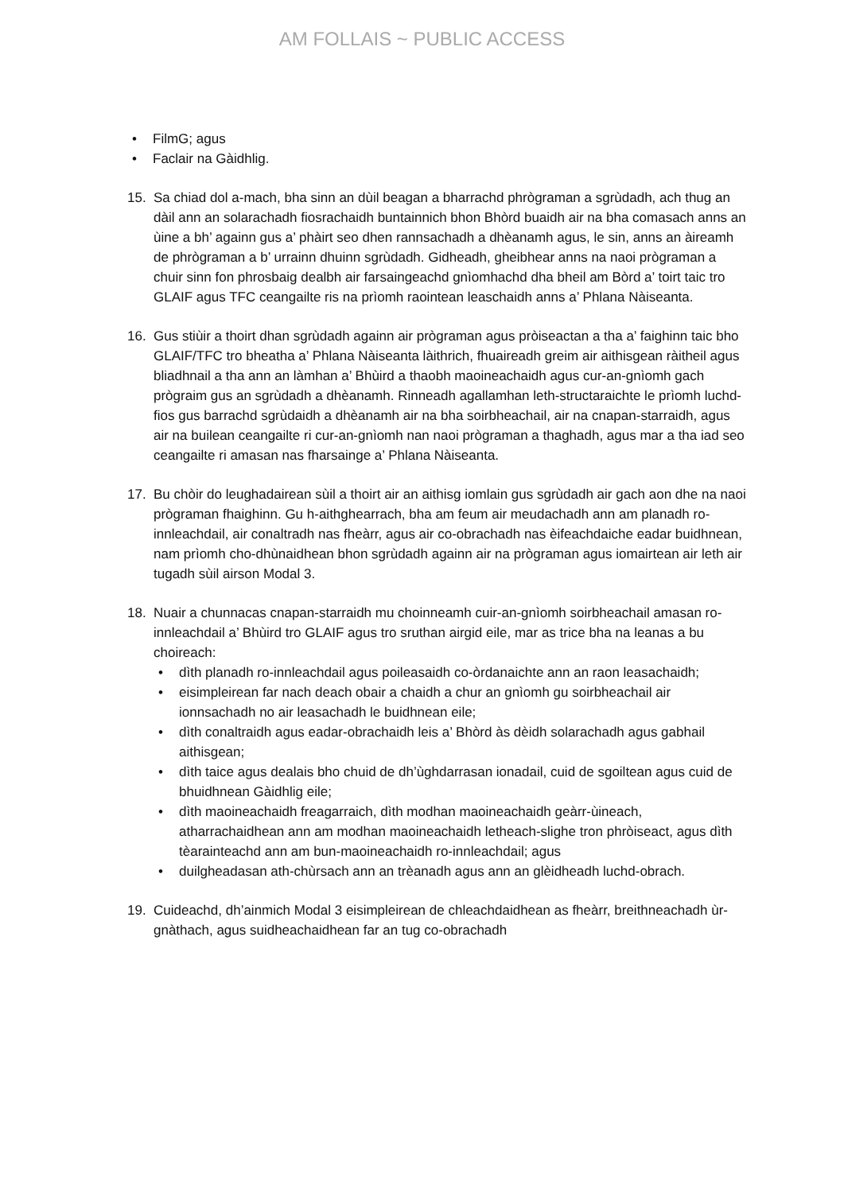AM FOLLAIS ~ PUBLIC ACCESS
• FilmG; agus
• Faclair na Gàidhlig.
15. Sa chiad dol a-mach, bha sinn an dùil beagan a bharrachd phrògraman a sgrùdadh, ach thug an dàil ann an solarachadh fiosrachaidh buntainnich bhon Bhòrd buaidh air na bha comasach anns an ùine a bh’ againn gus a’ phàirt seo dhen rannsachadh a dhèanamh agus, le sin, anns an àireamh de phrògraman a b’ urrainn dhuinn sgrùdadh. Gidheadh, gheibhear anns na naoi prògraman a chuir sinn fon phrosbaig dealbh air farsaingeachd gnìomhachd dha bheil am Bòrd a’ toirt taic tro GLAIF agus TFC ceangailte ris na prìomh raointean leaschaidh anns a’ Phlana Nàiseanta.
16. Gus stiùir a thoirt dhan sgrùdadh againn air prògraman agus pròiseactan a tha a’ faighinn taic bho GLAIF/TFC tro bheatha a’ Phlana Nàiseanta làithrich, fhuaireadh greim air aithisgean ràitheil agus bliadhnail a tha ann an làmhan a’ Bhùird a thaobh maoineachaidh agus cur-an-gnìomh gach prògraim gus an sgrùdadh a dhèanamh. Rinneadh agallamhan leth-structaraichte le prìomh luchd-fios gus barrachd sgrùdaidh a dhèanamh air na bha soirbheachail, air na cnapan-starraidh, agus air na builean ceangailte ri cur-an-gnìomh nan naoi prògraman a thaghadh, agus mar a tha iad seo ceangailte ri amasan nas fharsainge a’ Phlana Nàiseanta.
17. Bu chòir do leughadairean sùil a thoirt air an aithisg iomlain gus sgrùdadh air gach aon dhe na naoi prògraman fhaighinn. Gu h-aithghearrach, bha am feum air meudachadh ann am planadh ro-innleachdail, air conaltradh nas fheàrr, agus air co-obrachadh nas èifeachdaiche eadar buidhnean, nam prìomh cho-dhùnaidhean bhon sgrùdadh againn air na prògraman agus iomairtean air leth air tugadh sùil airson Modal 3.
18. Nuair a chunnacas cnapan-starraidh mu choinneamh cuir-an-gnìomh soirbheachail amasan ro-innleachdail a’ Bhùird tro GLAIF agus tro sruthan airgid eile, mar as trice bha na leanas a bu choireach:
• dìth planadh ro-innleachdail agus poileasaidh co-òrdanaichte ann an raon leasachaidh;
• eisimpleirean far nach deach obair a chaidh a chur an gnìomh gu soirbheachail air ionnsachadh no air leasachadh le buidhnean eile;
• dìth conaltraidh agus eadar-obrachaidh leis a’ Bhòrd às dèidh solarachadh agus gabhail aithisgean;
• dìth taice agus dealais bho chuid de dh’ùghdarrasan ionadail, cuid de sgoiltean agus cuid de bhuidhnean Gàidhlig eile;
• dìth maoineachaidh freagarraich, dìth modhan maoineachaidh geàrr-ùineach, atharrachaidhean ann am modhan maoineachaidh letheach-slighe tron phròiseact, agus dìth tèarainteachd ann am bun-maoineachaidh ro-innleachdail; agus
• duilgheadasan ath-chùrsach ann an trèanadh agus ann an glèidheadh luchd-obrach.
19. Cuideachd, dh’ainmich Modal 3 eisimpleirean de chleachdaidhean as fheàrr, breithneachadh ùr-gnàthach, agus suidheachaidhean far an tug co-obrachadh